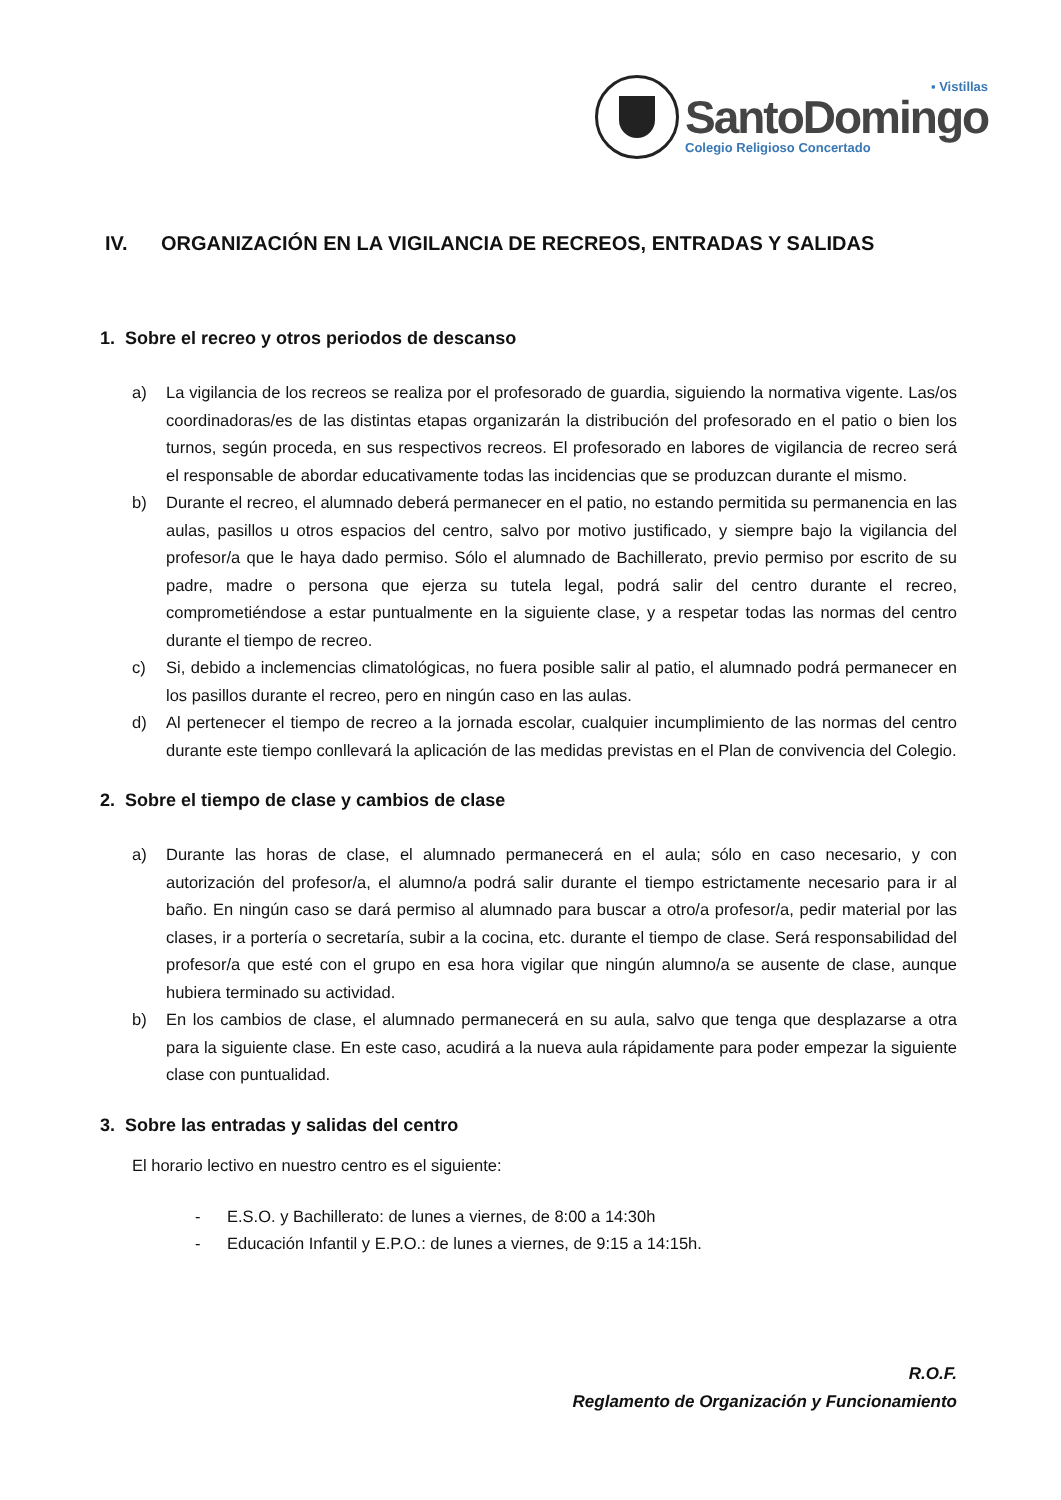▪ Vistillas
SantoDomingo
Colegio Religioso Concertado
IV. ORGANIZACIÓN EN LA VIGILANCIA DE RECREOS, ENTRADAS Y SALIDAS
1. Sobre el recreo y otros periodos de descanso
a) La vigilancia de los recreos se realiza por el profesorado de guardia, siguiendo la normativa vigente. Las/os coordinadoras/es de las distintas etapas organizarán la distribución del profesorado en el patio o bien los turnos, según proceda, en sus respectivos recreos. El profesorado en labores de vigilancia de recreo será el responsable de abordar educativamente todas las incidencias que se produzcan durante el mismo.
b) Durante el recreo, el alumnado deberá permanecer en el patio, no estando permitida su permanencia en las aulas, pasillos u otros espacios del centro, salvo por motivo justificado, y siempre bajo la vigilancia del profesor/a que le haya dado permiso. Sólo el alumnado de Bachillerato, previo permiso por escrito de su padre, madre o persona que ejerza su tutela legal, podrá salir del centro durante el recreo, comprometiéndose a estar puntualmente en la siguiente clase, y a respetar todas las normas del centro durante el tiempo de recreo.
c) Si, debido a inclemencias climatológicas, no fuera posible salir al patio, el alumnado podrá permanecer en los pasillos durante el recreo, pero en ningún caso en las aulas.
d) Al pertenecer el tiempo de recreo a la jornada escolar, cualquier incumplimiento de las normas del centro durante este tiempo conllevará la aplicación de las medidas previstas en el Plan de convivencia del Colegio.
2. Sobre el tiempo de clase y cambios de clase
a) Durante las horas de clase, el alumnado permanecerá en el aula; sólo en caso necesario, y con autorización del profesor/a, el alumno/a podrá salir durante el tiempo estrictamente necesario para ir al baño. En ningún caso se dará permiso al alumnado para buscar a otro/a profesor/a, pedir material por las clases, ir a portería o secretaría, subir a la cocina, etc. durante el tiempo de clase. Será responsabilidad del profesor/a que esté con el grupo en esa hora vigilar que ningún alumno/a se ausente de clase, aunque hubiera terminado su actividad.
b) En los cambios de clase, el alumnado permanecerá en su aula, salvo que tenga que desplazarse a otra para la siguiente clase. En este caso, acudirá a la nueva aula rápidamente para poder empezar la siguiente clase con puntualidad.
3. Sobre las entradas y salidas del centro
El horario lectivo en nuestro centro es el siguiente:
- E.S.O. y Bachillerato: de lunes a viernes, de 8:00 a 14:30h
- Educación Infantil y E.P.O.: de lunes a viernes, de 9:15 a 14:15h.
R.O.F.
Reglamento de Organización y Funcionamiento